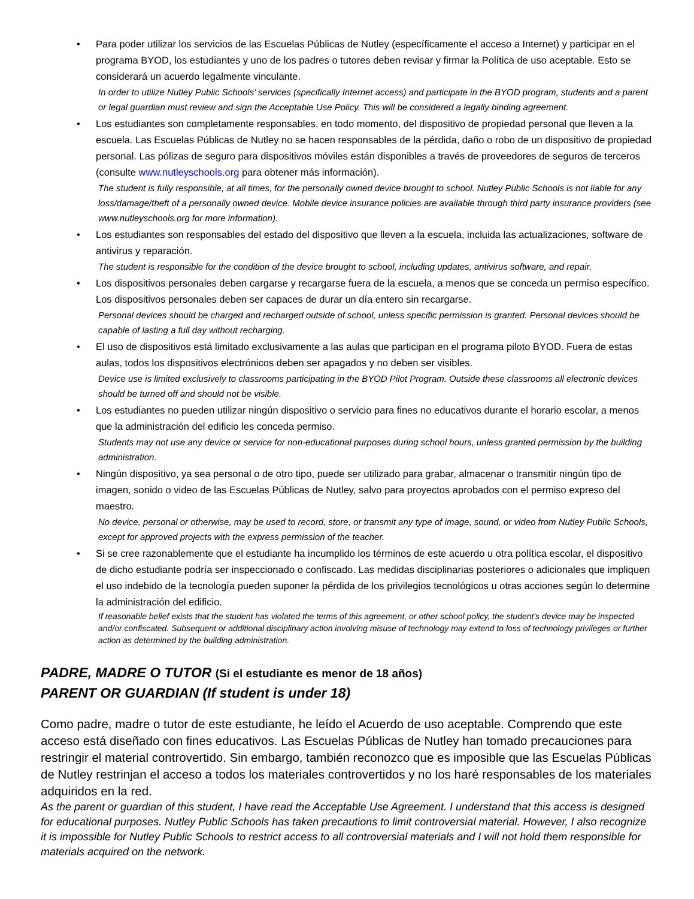• Para poder utilizar los servicios de las Escuelas Públicas de Nutley (específicamente el acceso a Internet) y participar en el programa BYOD, los estudiantes y uno de los padres o tutores deben revisar y firmar la Política de uso aceptable. Esto se considerará un acuerdo legalmente vinculante.
In order to utilize Nutley Public Schools’ services (specifically Internet access) and participate in the BYOD program, students and a parent or legal guardian must review and sign the Acceptable Use Policy. This will be considered a legally binding agreement.
• Los estudiantes son completamente responsables, en todo momento, del dispositivo de propiedad personal que lleven a la escuela. Las Escuelas Públicas de Nutley no se hacen responsables de la pérdida, daño o robo de un dispositivo de propiedad personal. Las pólizas de seguro para dispositivos móviles están disponibles a través de proveedores de seguros de terceros (consulte www.nutleyschools.org para obtener más información).
The student is fully responsible, at all times, for the personally owned device brought to school. Nutley Public Schools is not liable for any loss/damage/theft of a personally owned device. Mobile device insurance policies are available through third party insurance providers (see www.nutleyschools.org for more information).
• Los estudiantes son responsables del estado del dispositivo que lleven a la escuela, incluida las actualizaciones, software de antivirus y reparación.
The student is responsible for the condition of the device brought to school, including updates, antivirus software, and repair.
• Los dispositivos personales deben cargarse y recargarse fuera de la escuela, a menos que se conceda un permiso específico. Los dispositivos personales deben ser capaces de durar un día entero sin recargarse.
Personal devices should be charged and recharged outside of school, unless specific permission is granted. Personal devices should be capable of lasting a full day without recharging.
• El uso de dispositivos está limitado exclusivamente a las aulas que participan en el programa piloto BYOD. Fuera de estas aulas, todos los dispositivos electrónicos deben ser apagados y no deben ser visibles.
Device use is limited exclusively to classrooms participating in the BYOD Pilot Program. Outside these classrooms all electronic devices should be turned off and should not be visible.
• Los estudiantes no pueden utilizar ningún dispositivo o servicio para fines no educativos durante el horario escolar, a menos que la administración del edificio les conceda permiso.
Students may not use any device or service for non-educational purposes during school hours, unless granted permission by the building administration.
• Ningún dispositivo, ya sea personal o de otro tipo, puede ser utilizado para grabar, almacenar o transmitir ningún tipo de imagen, sonido o video de las Escuelas Públicas de Nutley, salvo para proyectos aprobados con el permiso expreso del maestro.
No device, personal or otherwise, may be used to record, store, or transmit any type of image, sound, or video from Nutley Public Schools, except for approved projects with the express permission of the teacher.
• Si se cree razonablemente que el estudiante ha incumplido los términos de este acuerdo u otra política escolar, el dispositivo de dicho estudiante podría ser inspeccionado o confiscado. Las medidas disciplinarias posteriores o adicionales que impliquen el uso indebido de la tecnología pueden suponer la pérdida de los privilegios tecnológicos u otras acciones según lo determine la administración del edificio.
If reasonable belief exists that the student has violated the terms of this agreement, or other school policy, the student's device may be inspected and/or confiscated. Subsequent or additional disciplinary action involving misuse of technology may extend to loss of technology privileges or further action as determined by the building administration.
PADRE, MADRE O TUTOR (Si el estudiante es menor de 18 años)
PARENT OR GUARDIAN (If student is under 18)
Como padre, madre o tutor de este estudiante, he leído el Acuerdo de uso aceptable. Comprendo que este acceso está diseñado con fines educativos. Las Escuelas Públicas de Nutley han tomado precauciones para restringir el material controvertido. Sin embargo, también reconozco que es imposible que las Escuelas Públicas de Nutley restrinjan el acceso a todos los materiales controvertidos y no los haré responsables de los materiales adquiridos en la red.
As the parent or guardian of this student, I have read the Acceptable Use Agreement. I understand that this access is designed for educational purposes. Nutley Public Schools has taken precautions to limit controversial material. However, I also recognize it is impossible for Nutley Public Schools to restrict access to all controversial materials and I will not hold them responsible for materials acquired on the network.